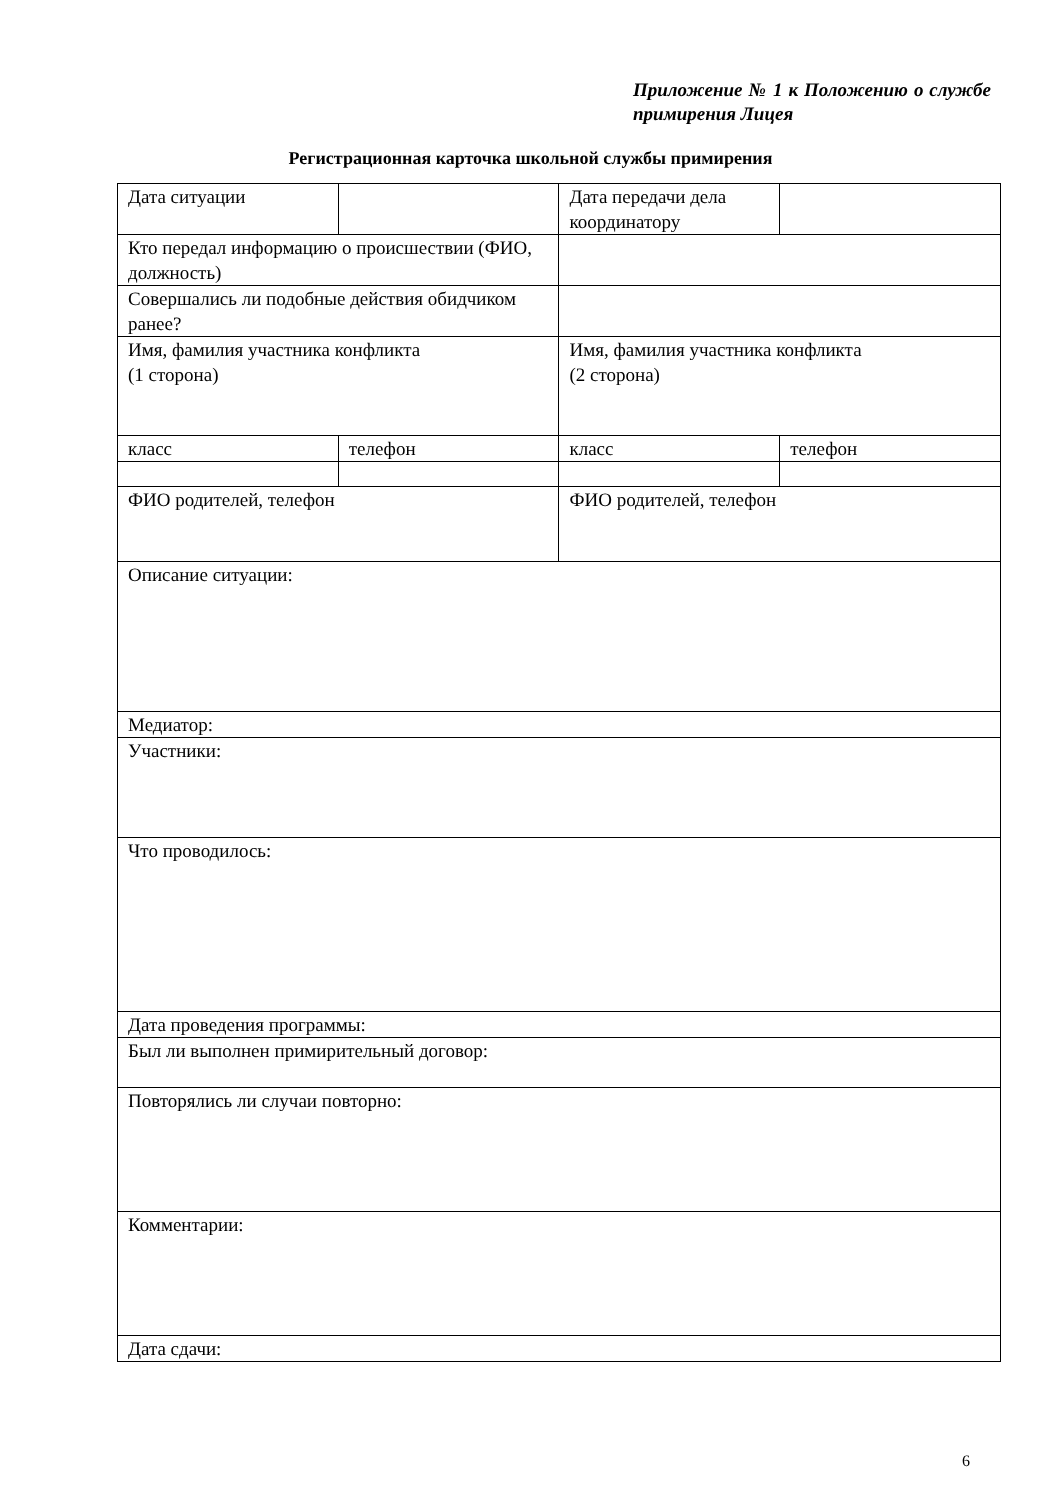Приложение № 1 к Положению о службе примирения Лицея
Регистрационная карточка школьной службы примирения
| Дата ситуации | | Дата передачи дела координатору | |
| Кто передал информацию о происшествии (ФИО, должность) | | | |
| Совершались ли подобные действия обидчиком ранее? | | | |
| Имя, фамилия участника конфликта (1 сторона) | | Имя, фамилия участника конфликта (2 сторона) | |
| класс | телефон | класс | телефон |
| ФИО родителей, телефон | | ФИО родителей, телефон | |
| Описание ситуации: | | | |
| Медиатор: | | | |
| Участники: | | | |
| Что проводилось: | | | |
| Дата проведения программы: | | | |
| Был ли выполнен примирительный договор: | | | |
| Повторялись ли случаи повторно: | | | |
| Комментарии: | | | |
| Дата сдачи: | | | |
6